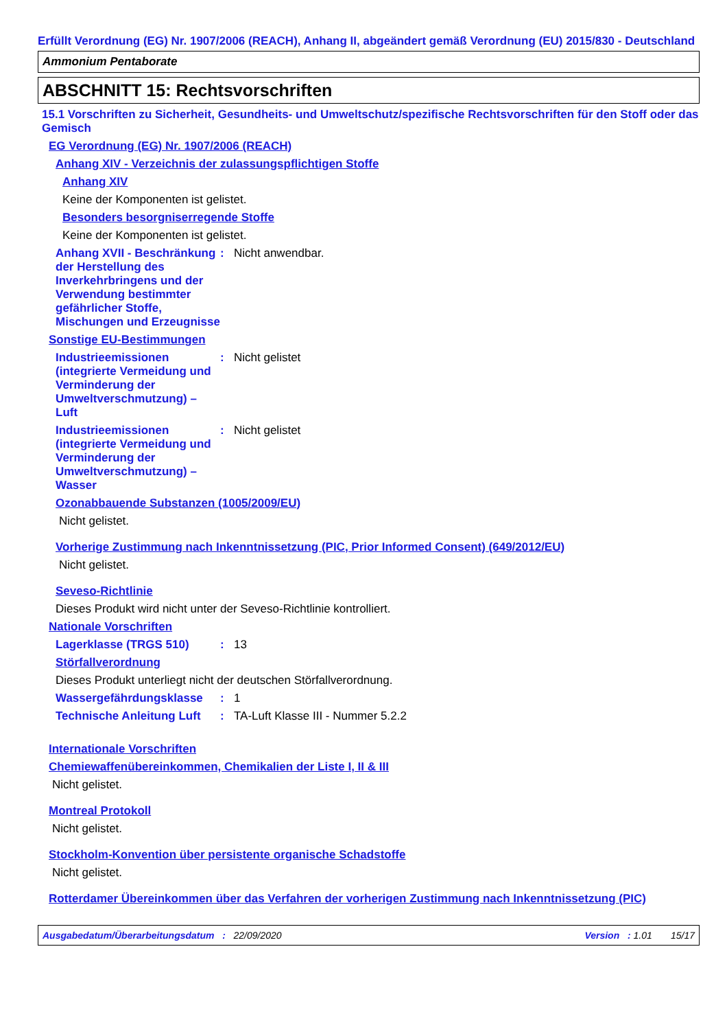Erfüllt Verordnung (EG) Nr. 1907/2006 (REACH), Anhang II, abgeändert gemäß Verordnung (EU) 2015/830 - Deutschland
Ammonium Pentaborate
ABSCHNITT 15: Rechtsvorschriften
15.1 Vorschriften zu Sicherheit, Gesundheits- und Umweltschutz/spezifische Rechtsvorschriften für den Stoff oder das Gemisch
EG Verordnung (EG) Nr. 1907/2006 (REACH)
Anhang XIV - Verzeichnis der zulassungspflichtigen Stoffe
Anhang XIV
Keine der Komponenten ist gelistet.
Besonders besorgniserregende Stoffe
Keine der Komponenten ist gelistet.
Anhang XVII - Beschränkung der Herstellung des Inverkehrbringens und der Verwendung bestimmter gefährlicher Stoffe, Mischungen und Erzeugnisse
: Nicht anwendbar.
Sonstige EU-Bestimmungen
Industrieemissionen (integrierte Vermeidung und Verminderung der Umweltverschmutzung) – Luft
: Nicht gelistet
Industrieemissionen (integrierte Vermeidung und Verminderung der Umweltverschmutzung) – Wasser
: Nicht gelistet
Ozonabbauende Substanzen (1005/2009/EU)
Nicht gelistet.
Vorherige Zustimmung nach Inkenntnissetzung (PIC, Prior Informed Consent) (649/2012/EU)
Nicht gelistet.
Seveso-Richtlinie
Dieses Produkt wird nicht unter der Seveso-Richtlinie kontrolliert.
Nationale Vorschriften
Lagerklasse (TRGS 510) : 13
Störfallverordnung
Dieses Produkt unterliegt nicht der deutschen Störfallverordnung.
Wassergefährdungsklasse : 1
Technische Anleitung Luft
: TA-Luft Klasse III - Nummer 5.2.2
Internationale Vorschriften
Chemiewaffenübereinkommen, Chemikalien der Liste I, II & III
Nicht gelistet.
Montreal Protokoll
Nicht gelistet.
Stockholm-Konvention über persistente organische Schadstoffe
Nicht gelistet.
Rotterdamer Übereinkommen über das Verfahren der vorherigen Zustimmung nach Inkenntnissetzung (PIC)
Ausgabedatum/Überarbeitungsdatum : 22/09/2020 Version : 1.01 15/17